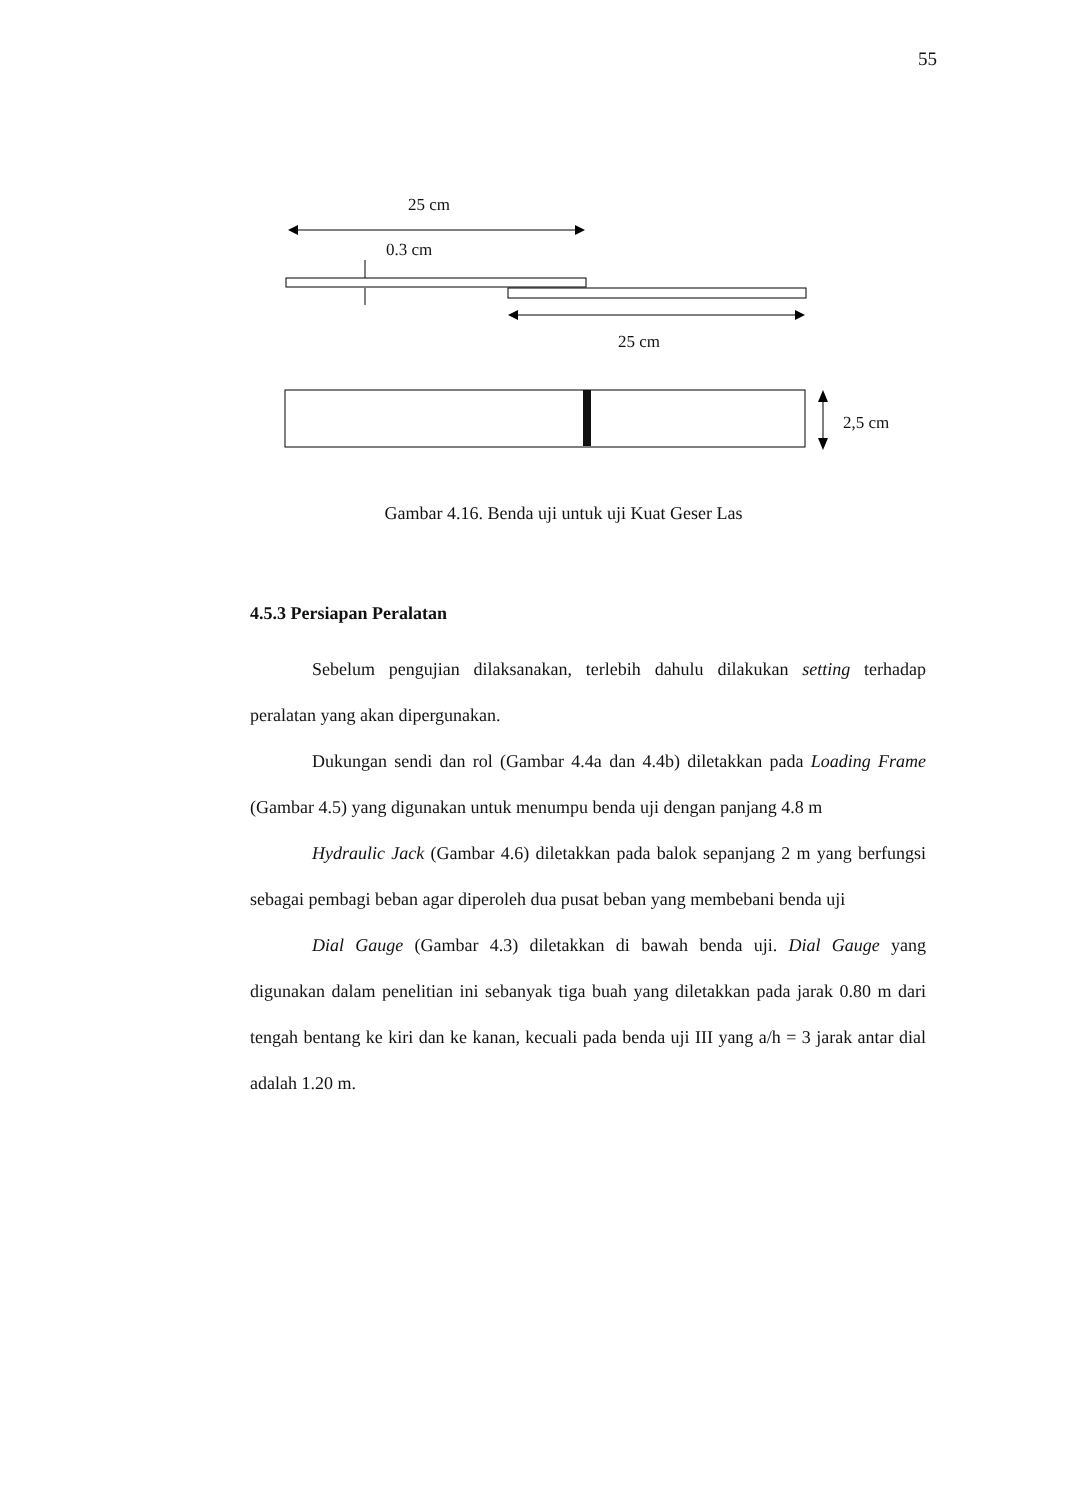55
25 cm
0.3 cm
25 cm
2,5 cm
Gambar 4.16. Benda uji untuk uji Kuat Geser Las
4.5.3 Persiapan Peralatan
Sebelum pengujian dilaksanakan, terlebih dahulu dilakukan setting terhadap peralatan yang akan dipergunakan.
Dukungan sendi dan rol (Gambar 4.4a dan 4.4b) diletakkan pada Loading Frame (Gambar 4.5) yang digunakan untuk menumpu benda uji dengan panjang 4.8 m
Hydraulic Jack (Gambar 4.6) diletakkan pada balok sepanjang 2 m yang berfungsi sebagai pembagi beban agar diperoleh dua pusat beban yang membebani benda uji
Dial Gauge (Gambar 4.3) diletakkan di bawah benda uji. Dial Gauge yang digunakan dalam penelitian ini sebanyak tiga buah yang diletakkan pada jarak 0.80 m dari tengah bentang ke kiri dan ke kanan, kecuali pada benda uji III yang a/h = 3 jarak antar dial adalah 1.20 m.